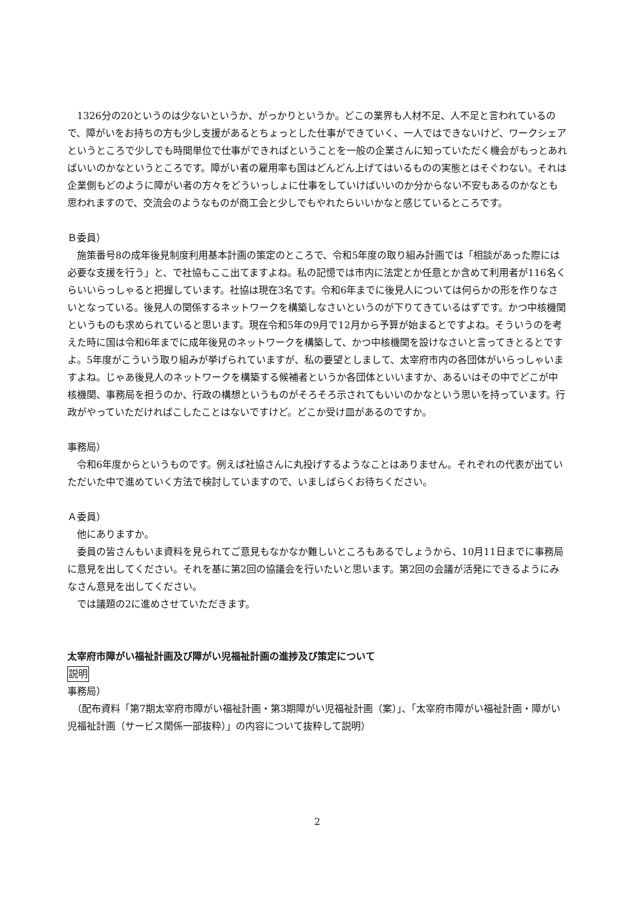1326分の20というのは少ないというか、がっかりというか。どこの業界も人材不足、人不足と言われているので、障がいをお持ちの方も少し支援があるとちょっとした仕事ができていく、一人ではできないけど、ワークシェアというところで少しでも時間単位で仕事ができればということを一般の企業さんに知っていただく機会がもっとあればいいのかなというところです。障がい者の雇用率も国はどんどん上げてはいるものの実態とはそぐわない。それは企業側もどのように障がい者の方々をどういっしょに仕事をしていけばいいのか分からない不安もあるのかなとも思われますので、交流会のようなものが商工会と少しでもやれたらいいかなと感じているところです。
Ｂ委員）
　施策番号8の成年後見制度利用基本計画の策定のところで、令和5年度の取り組み計画では「相談があった際には必要な支援を行う」と、で社協もここ出てますよね。私の記憶では市内に法定とか任意とか含めて利用者が116名くらいいらっしゃると把握しています。社協は現在3名です。令和6年までに後見人については何らかの形を作りなさいとなっている。後見人の関係するネットワークを構築しなさいというのが下りてきているはずです。かつ中核機関というものも求められていると思います。現在令和5年の9月で12月から予算が始まるとですよね。そういうのを考えた時に国は令和6年までに成年後見のネットワークを構築して、かつ中核機関を設けなさいと言ってきとるとですよ。5年度がこういう取り組みが挙げられていますが、私の要望としまして、太宰府市内の各団体がいらっしゃいますよね。じゃあ後見人のネットワークを構築する候補者というか各団体といいますか、あるいはその中でどこが中核機関、事務局を担うのか、行政の構想というものがそろそろ示されてもいいのかなという思いを持っています。行政がやっていただければこしたことはないですけど。どこか受け皿があるのですか。
事務局）
　令和6年度からというものです。例えば社協さんに丸投げするようなことはありません。それぞれの代表が出ていただいた中で進めていく方法で検討していますので、いましばらくお待ちください。
Ａ委員）
　他にありますか。
　委員の皆さんもいま資料を見られてご意見もなかなか難しいところもあるでしょうから、10月11日までに事務局に意見を出してください。それを基に第2回の協議会を行いたいと思います。第2回の会議が活発にできるようにみなさん意見を出してください。
　では議題の2に進めさせていただきます。
太宰府市障がい福祉計画及び障がい児福祉計画の進捗及び策定について
説明
事務局）
　（配布資料「第7期太宰府市障がい福祉計画・第3期障がい児福祉計画（案）」、「太宰府市障がい福祉計画・障がい児福祉計画（サービス関係一部抜粋）」の内容について抜粋して説明）
2